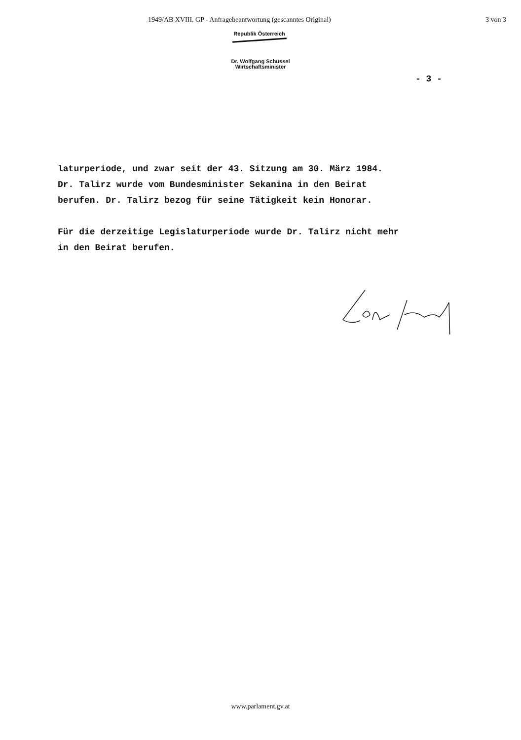1949/AB XVIII. GP - Anfragebeantwortung (gescanntes Original) 3 von 3
Republik Österreich
Dr. Wolfgang Schüssel
Wirtschaftsminister
- 3 -
laturperiode, und zwar seit der 43. Sitzung am 30. März 1984.
Dr. Talirz wurde vom Bundesminister Sekanina in den Beirat
berufen. Dr. Talirz bezog für seine Tätigkeit kein Honorar.
Für die derzeitige Legislaturperiode wurde Dr. Talirz nicht mehr
in den Beirat berufen.
www.parlament.gv.at